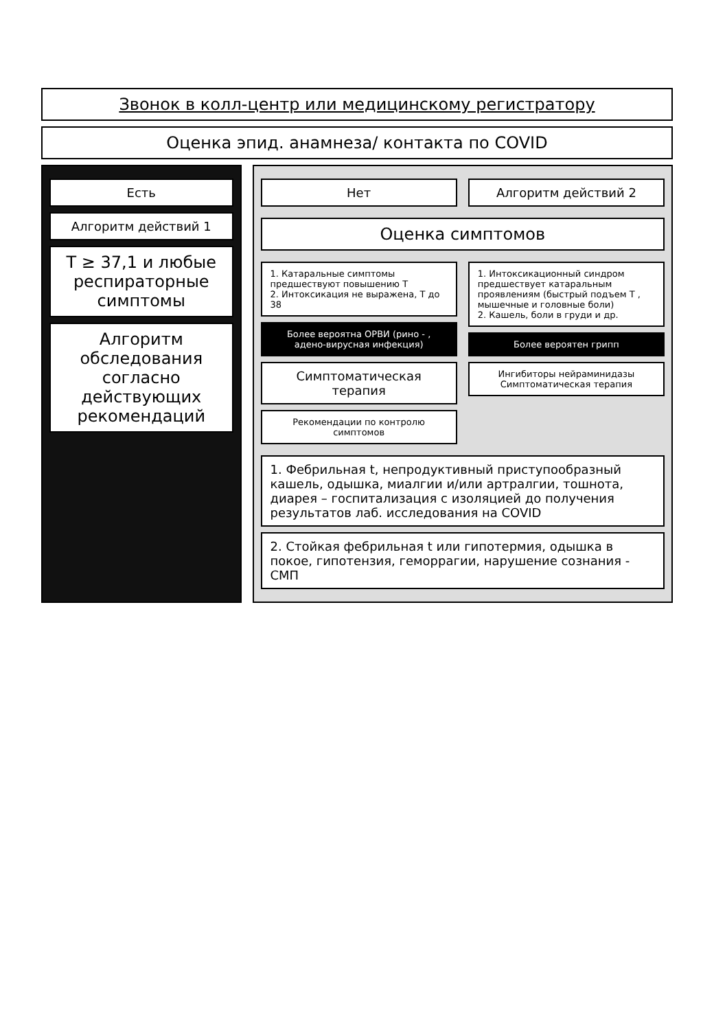Звонок в колл-центр или медицинскому регистратору
Оценка эпид. анамнеза/ контакта по COVID
Есть
Алгоритм действий 1
T ≥ 37,1 и любые респираторные симптомы
Алгоритм обследования согласно действующих рекомендаций
Нет Алгоритм действий 2
Оценка симптомов
1. Катаральные симптомы предшествуют повышению Т
2. Интоксикация не выражена, Т до 38
Более вероятна ОРВИ (рино - , адено-вирусная инфекция)
Симптоматическая терапия
Рекомендации по контролю симптомов
1. Интоксикационный синдром предшествует катаральным проявлениям (быстрый подъем Т , мышечные и головные боли)
2. Кашель, боли в груди и др.
Более вероятен грипп
Ингибиторы нейраминидазы
Симптоматическая терапия
1. Фебрильная t, непродуктивный приступообразный кашель, одышка, миалгии и/или артралгии, тошнота, диарея – госпитализация с изоляцией до получения результатов лаб. исследования на COVID
2. Стойкая фебрильная t или гипотермия, одышка в покое, гипотензия, геморрагии, нарушение сознания - СМП